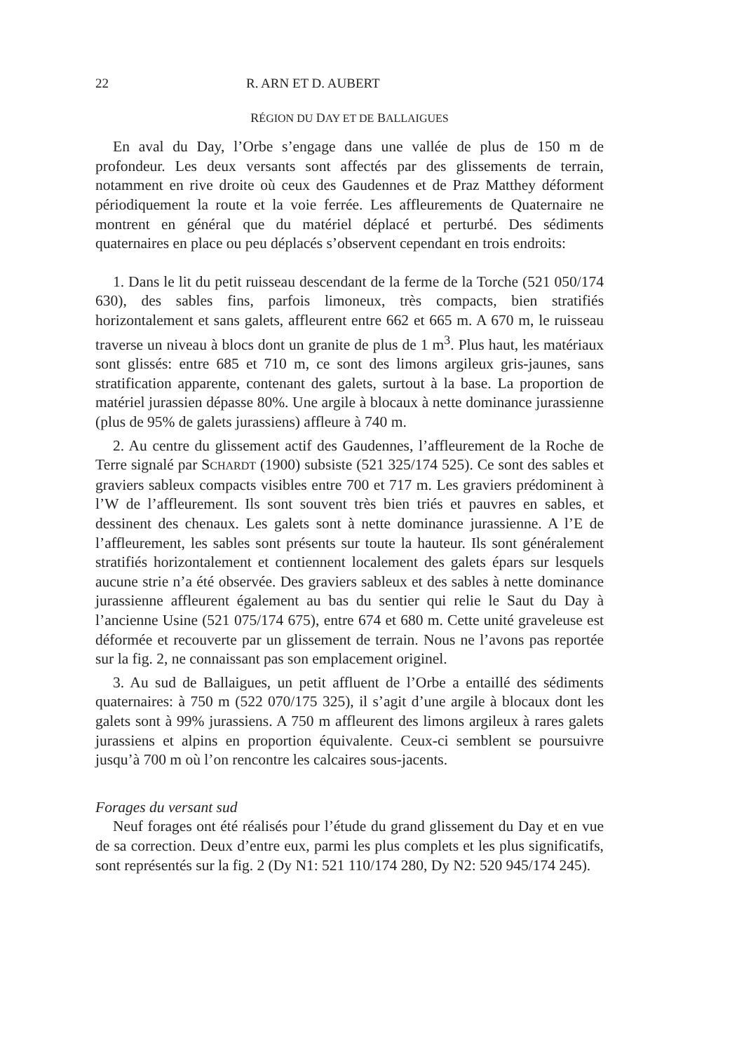22 R. ARN ET D. AUBERT
RÉGION DU DAY ET DE BALLAIGUES
En aval du Day, l’Orbe s’engage dans une vallée de plus de 150 m de profondeur. Les deux versants sont affectés par des glissements de terrain, notamment en rive droite où ceux des Gaudennes et de Praz Matthey déforment périodiquement la route et la voie ferrée. Les affleurements de Quaternaire ne montrent en général que du matériel déplacé et perturbé. Des sédiments quaternaires en place ou peu déplacés s’observent cependant en trois endroits:
1. Dans le lit du petit ruisseau descendant de la ferme de la Torche (521 050/174 630), des sables fins, parfois limoneux, très compacts, bien stratifiés horizontalement et sans galets, affleurent entre 662 et 665 m. A 670 m, le ruisseau traverse un niveau à blocs dont un granite de plus de 1 m<sup>3</sup>. Plus haut, les matériaux sont glissés: entre 685 et 710 m, ce sont des limons argileux gris-jaunes, sans stratification apparente, contenant des galets, surtout à la base. La proportion de matériel jurassien dépasse 80%. Une argile à blocaux à nette dominance jurassienne (plus de 95% de galets jurassiens) affleure à 740 m.
2. Au centre du glissement actif des Gaudennes, l’affleurement de la Roche de Terre signalé par SCHARDT (1900) subsiste (521 325/174 525). Ce sont des sables et graviers sableux compacts visibles entre 700 et 717 m. Les graviers prédominent à l’W de l’affleurement. Ils sont souvent très bien triés et pauvres en sables, et dessinent des chenaux. Les galets sont à nette dominance jurassienne. A l’E de l’affleurement, les sables sont présents sur toute la hauteur. Ils sont généralement stratifiés horizontalement et contiennent localement des galets épars sur lesquels aucune strie n’a été observée. Des graviers sableux et des sables à nette dominance jurassienne affleurent également au bas du sentier qui relie le Saut du Day à l’ancienne Usine (521 075/174 675), entre 674 et 680 m. Cette unité graveleuse est déformée et recouverte par un glissement de terrain. Nous ne l’avons pas reportée sur la fig. 2, ne connaissant pas son emplacement originel.
3. Au sud de Ballaigues, un petit affluent de l’Orbe a entaillé des sédiments quaternaires: à 750 m (522 070/175 325), il s’agit d’une argile à blocaux dont les galets sont à 99% jurassiens. A 750 m affleurent des limons argileux à rares galets jurassiens et alpins en proportion équivalente. Ceux-ci semblent se poursuivre jusqu’à 700 m où l’on rencontre les calcaires sous-jacents.
Forages du versant sud
Neuf forages ont été réalisés pour l’étude du grand glissement du Day et en vue de sa correction. Deux d’entre eux, parmi les plus complets et les plus significatifs, sont représentés sur la fig. 2 (Dy N1: 521 110/174 280, Dy N2: 520 945/174 245).